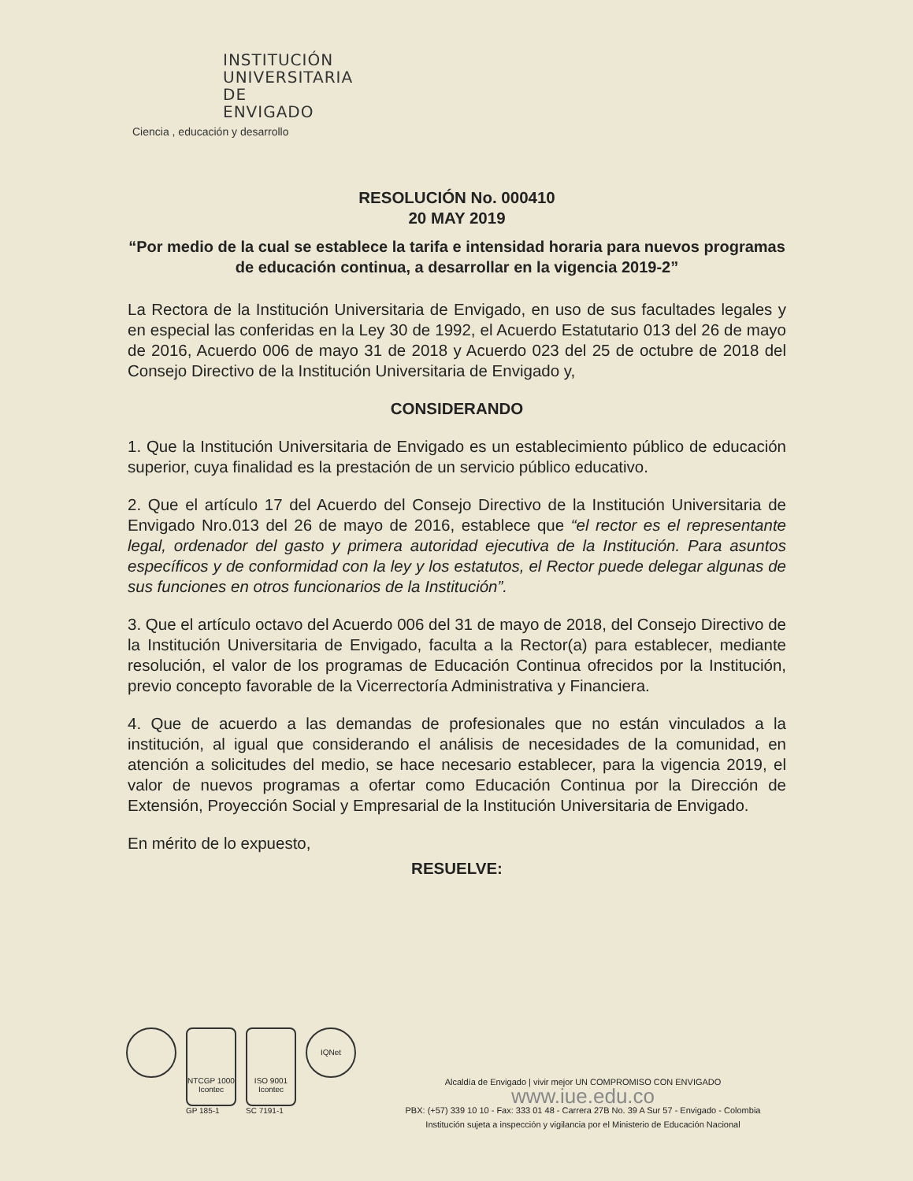INSTITUCIÓN
UNIVERSITARIA
DE ENVIGADO
Ciencia , educación y desarrollo
RESOLUCIÓN No. 000410
20 MAY 2019
“Por medio de la cual se establece la tarifa e intensidad horaria para nuevos programas de educación continua, a desarrollar en la vigencia 2019-2”
La Rectora de la Institución Universitaria de Envigado, en uso de sus facultades legales y en especial las conferidas en la Ley 30 de 1992, el Acuerdo Estatutario 013 del 26 de mayo de 2016, Acuerdo 006 de mayo 31 de 2018 y Acuerdo 023 del 25 de octubre de 2018 del Consejo Directivo de la Institución Universitaria de Envigado y,
CONSIDERANDO
1. Que la Institución Universitaria de Envigado es un establecimiento público de educación superior, cuya finalidad es la prestación de un servicio público educativo.
2. Que el artículo 17 del Acuerdo del Consejo Directivo de la Institución Universitaria de Envigado Nro.013 del 26 de mayo de 2016, establece que “el rector es el representante legal, ordenador del gasto y primera autoridad ejecutiva de la Institución. Para asuntos específicos y de conformidad con la ley y los estatutos, el Rector puede delegar algunas de sus funciones en otros funcionarios de la Institución”.
3. Que el artículo octavo del Acuerdo 006 del 31 de mayo de 2018, del Consejo Directivo de la Institución Universitaria de Envigado, faculta a la Rector(a) para establecer, mediante resolución, el valor de los programas de Educación Continua ofrecidos por la Institución, previo concepto favorable de la Vicerrectoría Administrativa y Financiera.
4. Que de acuerdo a las demandas de profesionales que no están vinculados a la institución, al igual que considerando el análisis de necesidades de la comunidad, en atención a solicitudes del medio, se hace necesario establecer, para la vigencia 2019, el valor de nuevos programas a ofertar como Educación Continua por la Dirección de Extensión, Proyección Social y Empresarial de la Institución Universitaria de Envigado.
En mérito de lo expuesto,
RESUELVE:
NTCGP 1000 Icontec
GP 185-1
ISO 9001 Icontec
SC 7191-1
IQNet
Alcaldía de Envigado | vivir mejor UN COMPROMISO CON ENVIGADO
www.iue.edu.co
PBX: (+57) 339 10 10 - Fax: 333 01 48 - Carrera 27B No. 39 A Sur 57 - Envigado - Colombia
Institución sujeta a inspección y vigilancia por el Ministerio de Educación Nacional